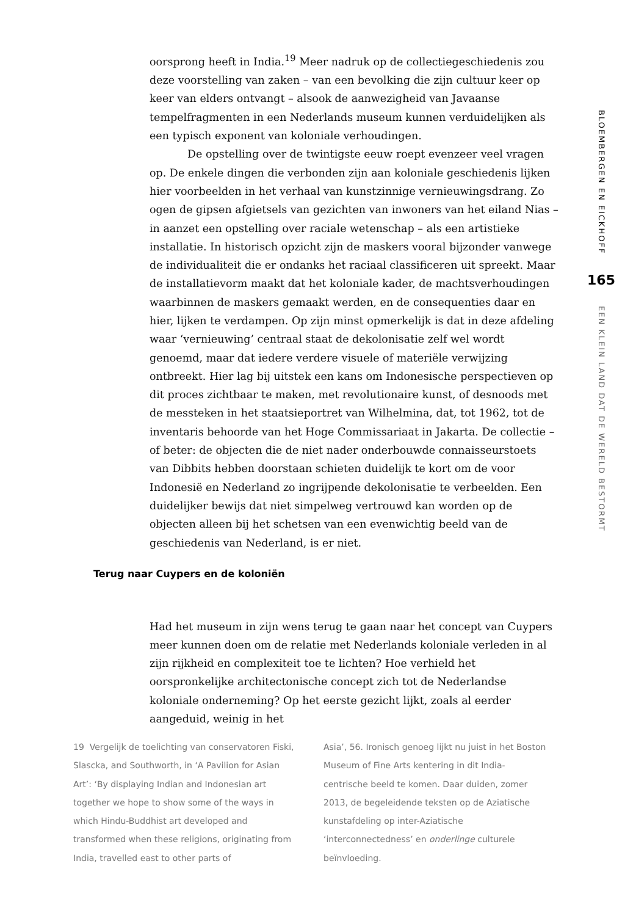oorsprong heeft in India.<sup>19</sup> Meer nadruk op de collectiegeschiedenis zou deze voorstelling van zaken – van een bevolking die zijn cultuur keer op keer van elders ontvangt – alsook de aanwezigheid van Javaanse tempelfragmenten in een Nederlands museum kunnen verduidelijken als een typisch exponent van koloniale verhoudingen.
De opstelling over de twintigste eeuw roept evenzeer veel vragen op. De enkele dingen die verbonden zijn aan koloniale geschiedenis lijken hier voorbeelden in het verhaal van kunstzinnige vernieuwingsdrang. Zo ogen de gipsen afgietsels van gezichten van inwoners van het eiland Nias – in aanzet een opstelling over raciale wetenschap – als een artistieke installatie. In historisch opzicht zijn de maskers vooral bijzonder vanwege de individualiteit die er ondanks het raciaal classificeren uit spreekt. Maar de installatievorm maakt dat het koloniale kader, de machtsverhoudingen waarbinnen de maskers gemaakt werden, en de consequenties daar en hier, lijken te verdampen. Op zijn minst opmerkelijk is dat in deze afdeling waar ‘vernieuwing’ centraal staat de dekolonisatie zelf wel wordt genoemd, maar dat iedere verdere visuele of materiële verwijzing ontbreekt. Hier lag bij uitstek een kans om Indonesische perspectieven op dit proces zichtbaar te maken, met revolutionaire kunst, of desnoods met de messteken in het staatsieportret van Wilhelmina, dat, tot 1962, tot de inventaris behoorde van het Hoge Commissariaat in Jakarta. De collectie – of beter: de objecten die de niet nader onderbouwde connaisseurstoets van Dibbits hebben doorstaan schieten duidelijk te kort om de voor Indonesië en Nederland zo ingrijpende dekolonisatie te verbeelden. Een duidelijker bewijs dat niet simpelweg vertrouwd kan worden op de objecten alleen bij het schetsen van een evenwichtig beeld van de geschiedenis van Nederland, is er niet.
Terug naar Cuypers en de koloniën
Had het museum in zijn wens terug te gaan naar het concept van Cuypers meer kunnen doen om de relatie met Nederlands koloniale verleden in al zijn rijkheid en complexiteit toe te lichten? Hoe verhield het oorspronkelijke architectonische concept zich tot de Nederlandse koloniale onderneming? Op het eerste gezicht lijkt, zoals al eerder aangeduid, weinig in het
19 Vergelijk de toelichting van conservatoren Fiski, Slascka, and Southworth, in ‘A Pavilion for Asian Art’: ‘By displaying Indian and Indonesian art together we hope to show some of the ways in which Hindu-Buddhist art developed and transformed when these religions, originating from India, travelled east to other parts of
Asia’, 56. Ironisch genoeg lijkt nu juist in het Boston Museum of Fine Arts kentering in dit India-centrische beeld te komen. Daar duiden, zomer 2013, de begeleidende teksten op de Aziatische kunstafdeling op inter-Aziatische ‘interconnectedness’ en onderlinge culturele beïnvloeding.
BLOEMBERGEN EN EICKHOFF
165
EEN KLEIN LAND DAT DE WERELD BESTORMT